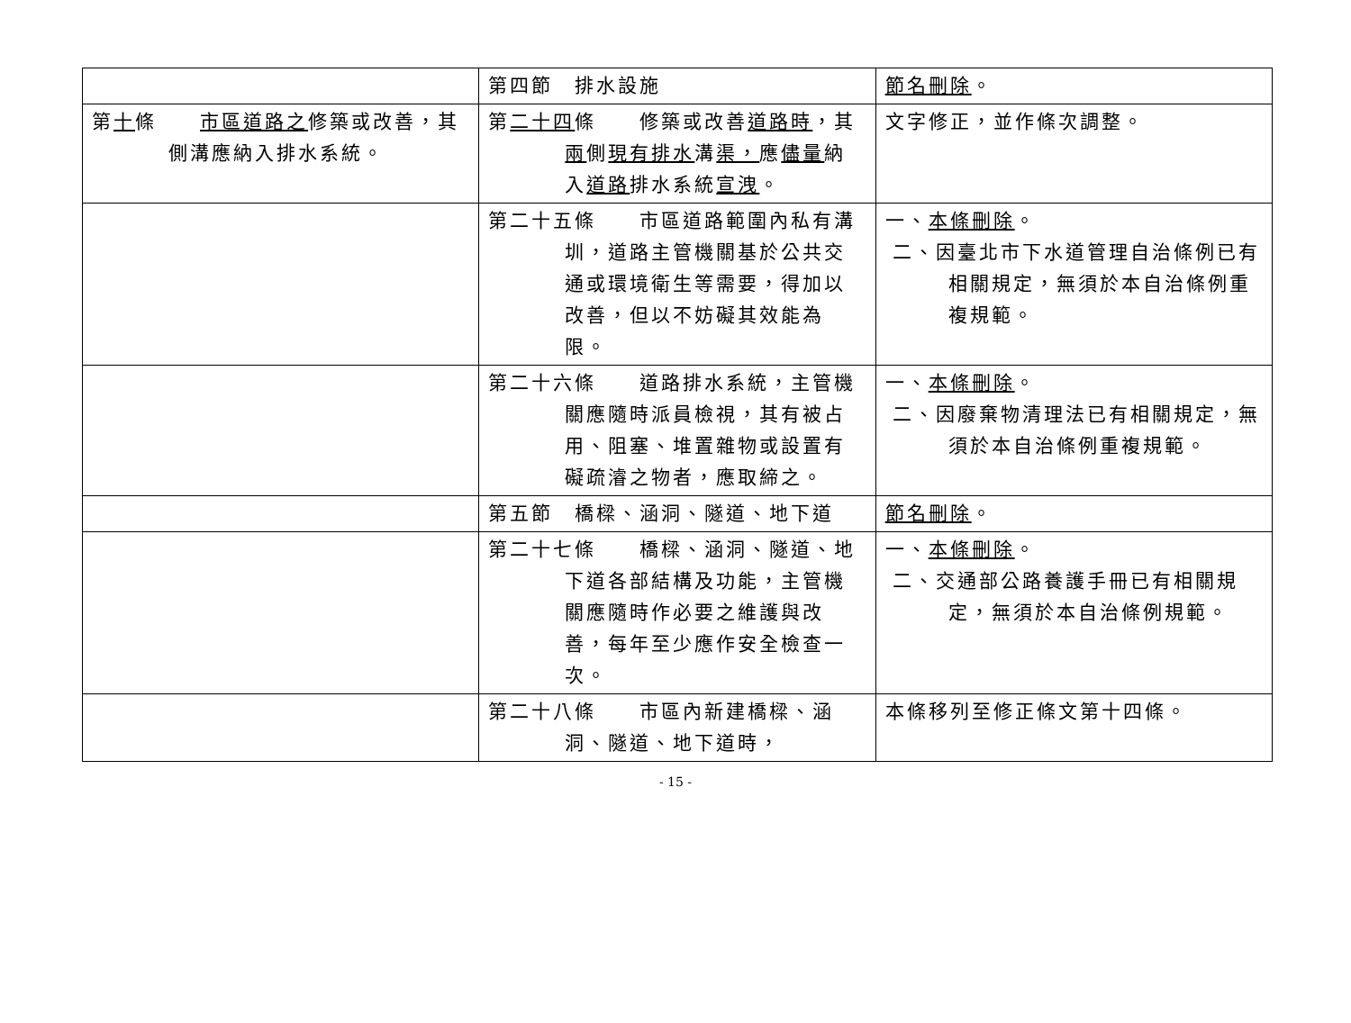| | 第四節 排水設施 | 節名刪除 。 |
| 第 十 條 市區道路之 修築或改善，其側溝應納入排水系統。 | 第 二十四 條 修築或改善 道路時 ，其 兩 側 現有排水 溝 渠， 應 儘量 納入 道路 排水系統 宣洩 。 | 文字修正，並作條次調整。 |
| | 第二十五條 市區道路範圍內私有溝圳，道路主管機關基於公共交通或環境衛生等需要，得加以改善，但以不妨礙其效能為限。 | 一、 本條刪除 。 二、因臺北市下水道管理自治條例已有相關規定，無須於本自治條例重複規範。 |
| | 第二十六條 道路排水系統，主管機關應隨時派員檢視，其有被占用、阻塞、堆置雜物或設置有礙疏濬之物者，應取締之。 | 一、 本條刪除 。 二、因廢棄物清理法已有相關規定，無須於本自治條例重複規範。 |
| | 第五節 橋樑、涵洞、隧道、地下道 | 節名刪除 。 |
| | 第二十七條 橋樑、涵洞、隧道、地下道各部結構及功能，主管機關應隨時作必要之維護與改善，每年至少應作安全檢查一次。 | 一、 本條刪除 。 二、交通部公路養護手冊已有相關規定，無須於本自治條例規範。 |
| | 第二十八條 市區內新建橋樑、涵洞、隧道、地下道時， | 本條移列至修正條文第十四條。 |
- 15 -